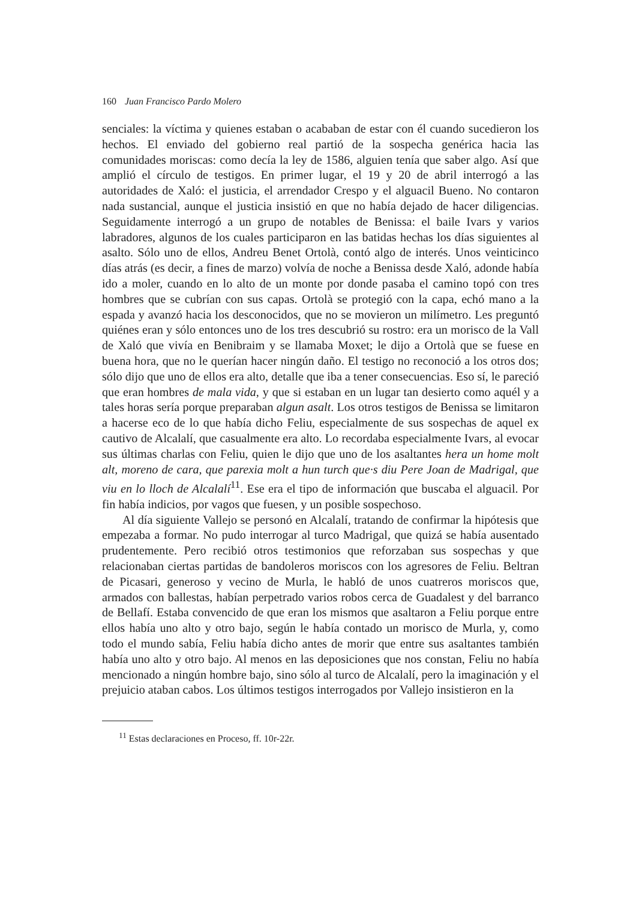160 Juan Francisco Pardo Molero
senciales: la víctima y quienes estaban o acababan de estar con él cuando sucedieron los hechos. El enviado del gobierno real partió de la sospecha genérica hacia las comunidades moriscas: como decía la ley de 1586, alguien tenía que saber algo. Así que amplió el círculo de testigos. En primer lugar, el 19 y 20 de abril interrogó a las autoridades de Xaló: el justicia, el arrendador Crespo y el alguacil Bueno. No contaron nada sustancial, aunque el justicia insistió en que no había dejado de hacer diligencias. Seguidamente interrogó a un grupo de notables de Benissa: el baile Ivars y varios labradores, algunos de los cuales participaron en las batidas hechas los días siguientes al asalto. Sólo uno de ellos, Andreu Benet Ortolà, contó algo de interés. Unos veinticinco días atrás (es decir, a fines de marzo) volvía de noche a Benissa desde Xaló, adonde había ido a moler, cuando en lo alto de un monte por donde pasaba el camino topó con tres hombres que se cubrían con sus capas. Ortolà se protegió con la capa, echó mano a la espada y avanzó hacia los desconocidos, que no se movieron un milímetro. Les preguntó quiénes eran y sólo entonces uno de los tres descubrió su rostro: era un morisco de la Vall de Xaló que vivía en Benibraim y se llamaba Moxet; le dijo a Ortolà que se fuese en buena hora, que no le querían hacer ningún daño. El testigo no reconoció a los otros dos; sólo dijo que uno de ellos era alto, detalle que iba a tener consecuencias. Eso sí, le pareció que eran hombres de mala vida, y que si estaban en un lugar tan desierto como aquél y a tales horas sería porque preparaban algun asalt. Los otros testigos de Benissa se limitaron a hacerse eco de lo que había dicho Feliu, especialmente de sus sospechas de aquel ex cautivo de Alcalalí, que casualmente era alto. Lo recordaba especialmente Ivars, al evocar sus últimas charlas con Feliu, quien le dijo que uno de los asaltantes hera un home molt alt, moreno de cara, que parexia molt a hun turch que·s diu Pere Joan de Madrigal, que viu en lo lloch de Alcalalí<sup>11</sup>. Ese era el tipo de información que buscaba el alguacil. Por fin había indicios, por vagos que fuesen, y un posible sospechoso.
Al día siguiente Vallejo se personó en Alcalalí, tratando de confirmar la hipótesis que empezaba a formar. No pudo interrogar al turco Madrigal, que quizá se había ausentado prudentemente. Pero recibió otros testimonios que reforzaban sus sospechas y que relacionaban ciertas partidas de bandoleros moriscos con los agresores de Feliu. Beltran de Picasari, generoso y vecino de Murla, le habló de unos cuatreros moriscos que, armados con ballestas, habían perpetrado varios robos cerca de Guadalest y del barranco de Bellafí. Estaba convencido de que eran los mismos que asaltaron a Feliu porque entre ellos había uno alto y otro bajo, según le había contado un morisco de Murla, y, como todo el mundo sabía, Feliu había dicho antes de morir que entre sus asaltantes también había uno alto y otro bajo. Al menos en las deposiciones que nos constan, Feliu no había mencionado a ningún hombre bajo, sino sólo al turco de Alcalalí, pero la imaginación y el prejuicio ataban cabos. Los últimos testigos interrogados por Vallejo insistieron en la
<sup>11</sup> Estas declaraciones en Proceso, ff. 10r-22r.